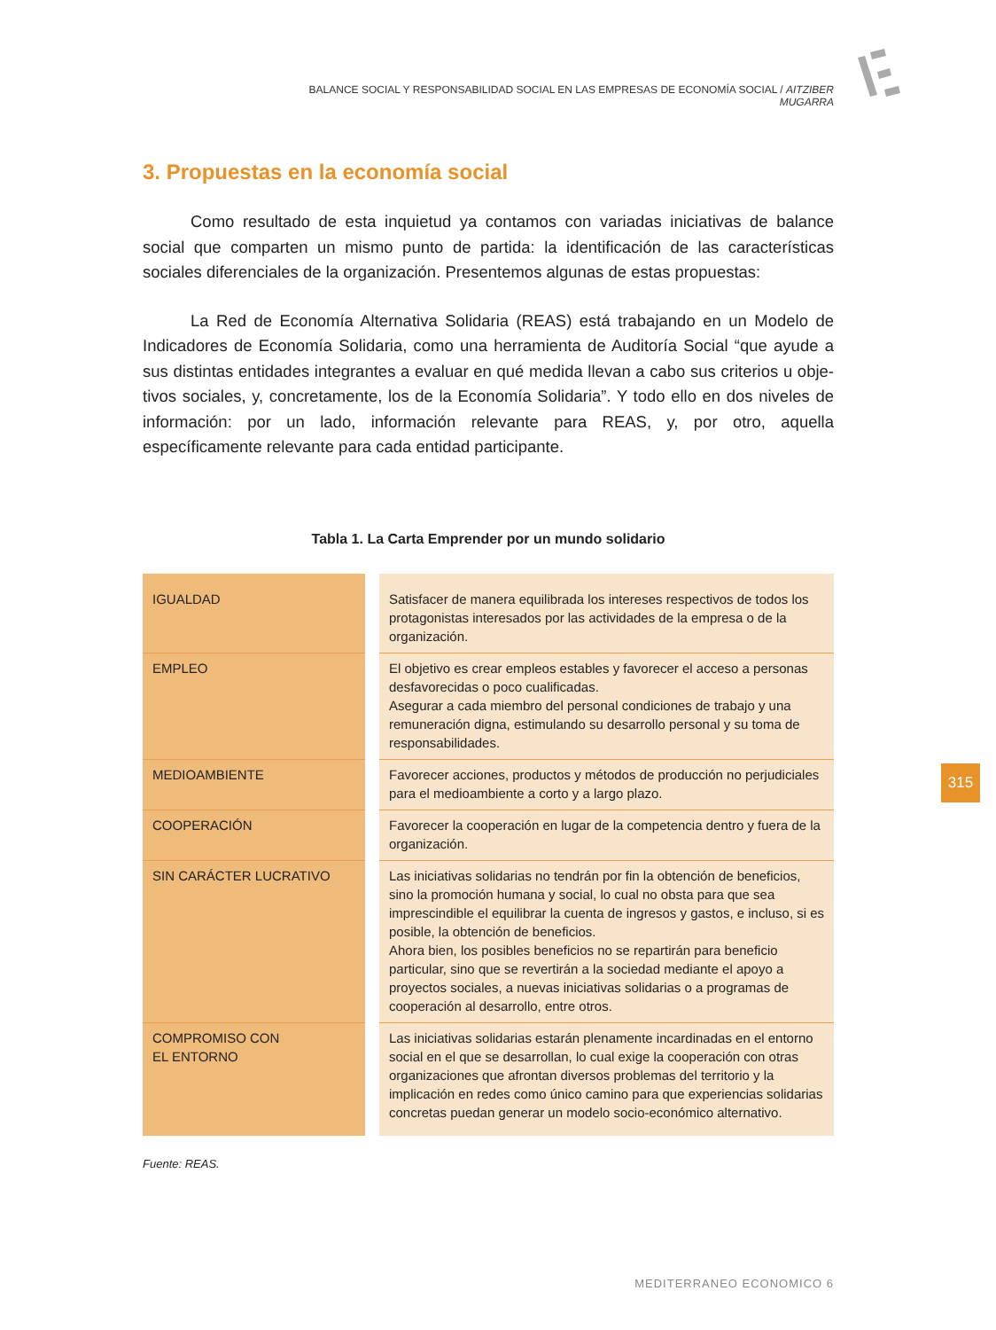BALANCE SOCIAL Y RESPONSABILIDAD SOCIAL EN LAS EMPRESAS DE ECONOMÍA SOCIAL / AITZIBER MUGARRA
3. Propuestas en la economía social
Como resultado de esta inquietud ya contamos con variadas iniciativas de balance social que comparten un mismo punto de partida: la identificación de las características sociales diferenciales de la organización. Presentemos algunas de estas propuestas:
La Red de Economía Alternativa Solidaria (REAS) está trabajando en un Modelo de Indicadores de Economía Solidaria, como una herramienta de Auditoría Social “que ayude a sus distintas entidades integrantes a evaluar en qué medida llevan a cabo sus criterios u obje-tivos sociales, y, concretamente, los de la Economía Solidaria”. Y todo ello en dos niveles de información: por un lado, información relevante para REAS, y, por otro, aquella específicamente relevante para cada entidad participante.
Tabla 1. La Carta Emprender por un mundo solidario
| IGUALDAD | | Satisfacer de manera equilibrada los intereses respectivos de todos los protagonistas interesados por las actividades de la empresa o de la organización. |
| EMPLEO | | El objetivo es crear empleos estables y favorecer el acceso a personas desfavorecidas o poco cualificadas. Asegurar a cada miembro del personal condiciones de trabajo y una remuneración digna, estimulando su desarrollo personal y su toma de responsabilidades. |
| MEDIOAMBIENTE | | Favorecer acciones, productos y métodos de producción no perjudiciales para el medioambiente a corto y a largo plazo. |
| COOPERACIÓN | | Favorecer la cooperación en lugar de la competencia dentro y fuera de la organización. |
| SIN CARÁCTER LUCRATIVO | | Las iniciativas solidarias no tendrán por fin la obtención de beneficios, sino la promoción humana y social, lo cual no obsta para que sea imprescindible el equilibrar la cuenta de ingresos y gastos, e incluso, si es posible, la obtención de beneficios. Ahora bien, los posibles beneficios no se repartirán para beneficio particular, sino que se revertirán a la sociedad mediante el apoyo a proyectos sociales, a nuevas iniciativas solidarias o a programas de cooperación al desarrollo, entre otros. |
| COMPROMISO CON EL ENTORNO | | Las iniciativas solidarias estarán plenamente incardinadas en el entorno social en el que se desarrollan, lo cual exige la cooperación con otras organizaciones que afrontan diversos problemas del territorio y la implicación en redes como único camino para que experiencias solidarias concretas puedan generar un modelo socio-económico alternativo. |
Fuente: REAS.
315
MEDITERRANEO ECONOMICO 6